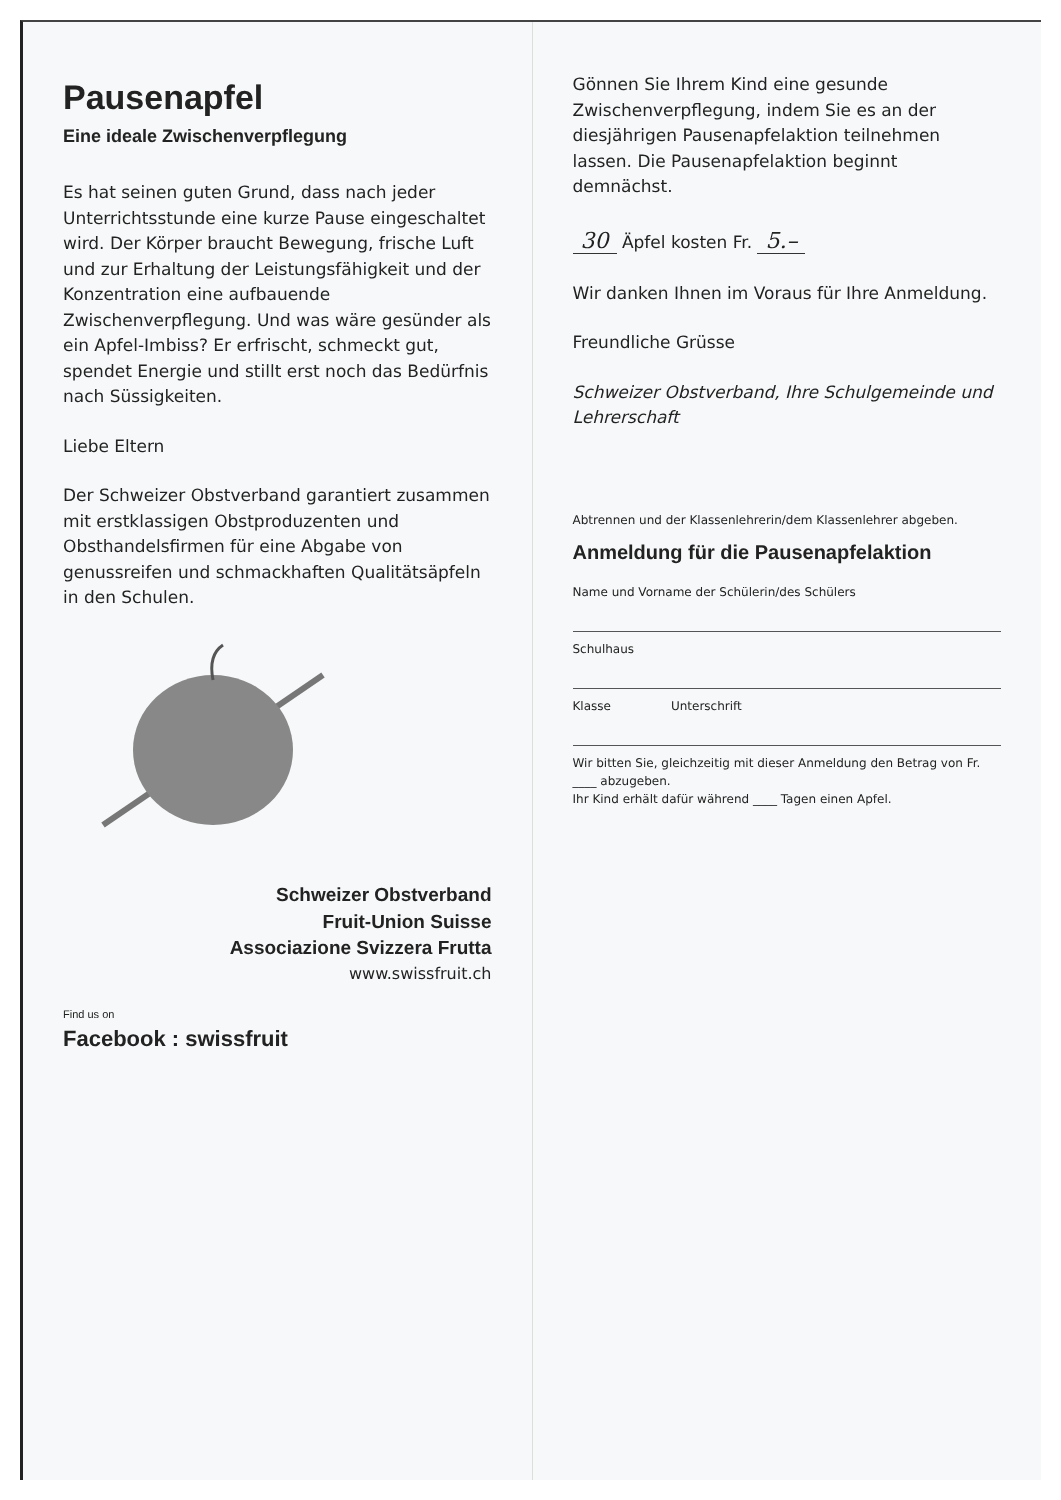Pausenapfel
Eine ideale Zwischenverpflegung
Es hat seinen guten Grund, dass nach jeder Unterrichtsstunde eine kurze Pause eingeschaltet wird. Der Körper braucht Bewegung, frische Luft und zur Erhaltung der Leistungsfähigkeit und der Konzentration eine aufbauende Zwischenverpflegung. Und was wäre gesünder als ein Apfel-Imbiss? Er erfrischt, schmeckt gut, spendet Energie und stillt erst noch das Bedürfnis nach Süssigkeiten.
Liebe Eltern
Der Schweizer Obstverband garantiert zusammen mit erstklassigen Obstproduzenten und Obsthandelsfirmen für eine Abgabe von genussreifen und schmackhaften Qualitätsäpfeln in den Schulen.
Schweizer Obstverband
Fruit-Union Suisse
Associazione Svizzera Frutta
www.swissfruit.ch
Find us on
Facebook : swissfruit
Gönnen Sie Ihrem Kind eine gesunde Zwischenverpflegung, indem Sie es an der diesjährigen Pausenapfelaktion teilnehmen lassen. Die Pausenapfelaktion beginnt demnächst.
30 Äpfel kosten Fr. 5.–
Wir danken Ihnen im Voraus für Ihre Anmeldung.
Freundliche Grüsse
Schweizer Obstverband, Ihre Schulgemeinde und Lehrerschaft
Abtrennen und der Klassenlehrerin/dem Klassenlehrer abgeben.
Anmeldung für die Pausenapfelaktion
Name und Vorname der Schülerin/des Schülers
Schulhaus
Klasse Unterschrift
Wir bitten Sie, gleichzeitig mit dieser Anmeldung den Betrag von Fr. ____ abzugeben.
Ihr Kind erhält dafür während ____ Tagen einen Apfel.